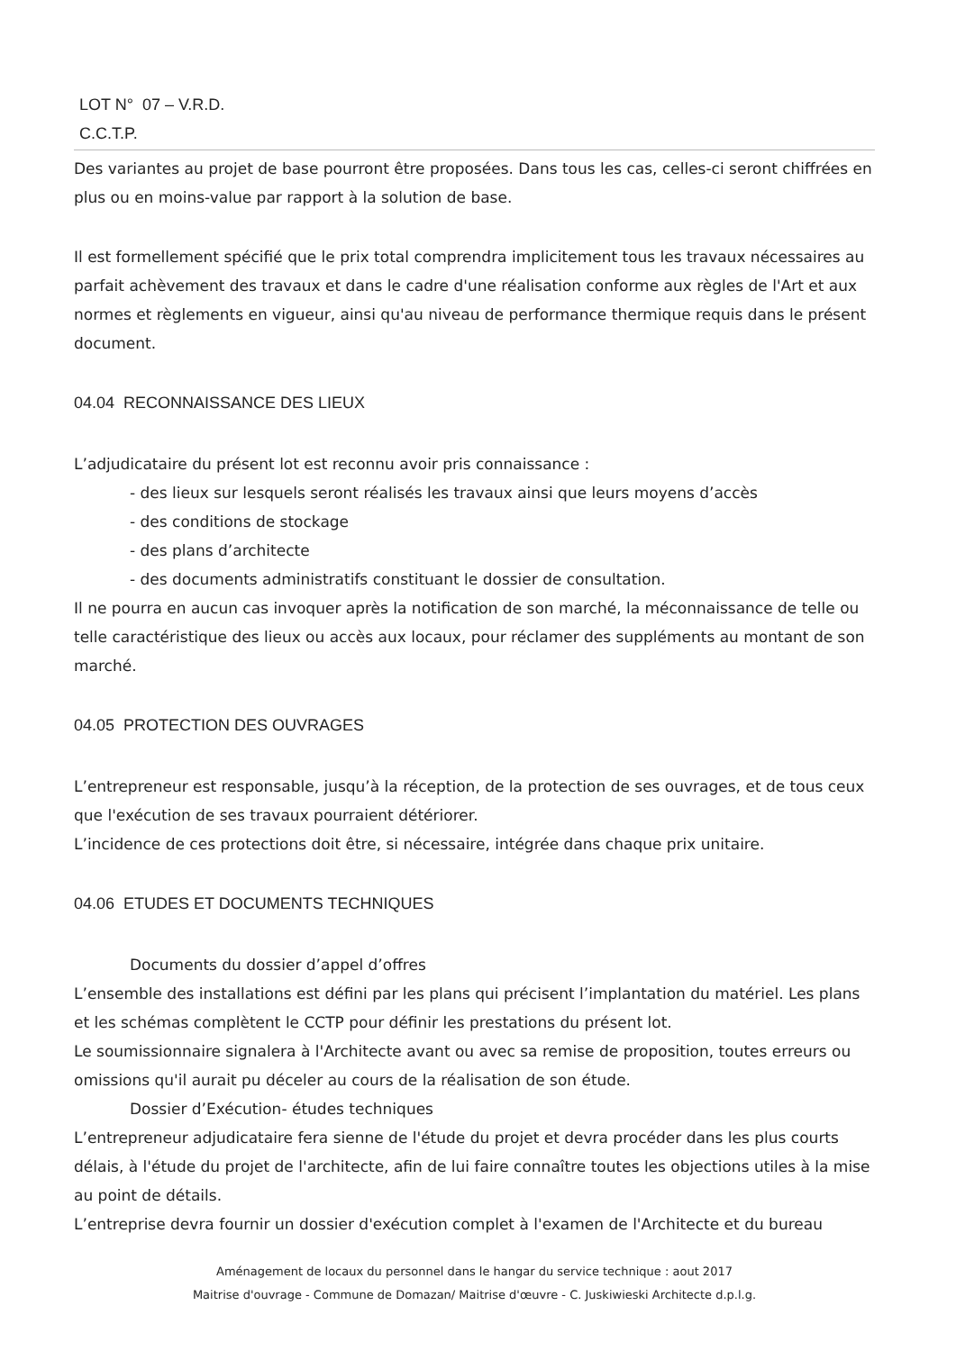LOT N° 07 – V.R.D.
C.C.T.P.
Des variantes au projet de base pourront être proposées. Dans tous les cas, celles-ci seront chiffrées en plus ou en moins-value par rapport à la solution de base.
Il est formellement spécifié que le prix total comprendra implicitement tous les travaux nécessaires au parfait achèvement des travaux et dans le cadre d'une réalisation conforme aux règles de l'Art et aux normes et règlements en vigueur, ainsi qu'au niveau de performance thermique requis dans le présent document.
04.04 RECONNAISSANCE DES LIEUX
L’adjudicataire du présent lot est reconnu avoir pris connaissance :
- des lieux sur lesquels seront réalisés les travaux ainsi que leurs moyens d’accès
- des conditions de stockage
- des plans d’architecte
- des documents administratifs constituant le dossier de consultation.
Il ne pourra en aucun cas invoquer après la notification de son marché, la méconnaissance de telle ou telle caractéristique des lieux ou accès aux locaux, pour réclamer des suppléments au montant de son marché.
04.05 PROTECTION DES OUVRAGES
L’entrepreneur est responsable, jusqu’à la réception, de la protection de ses ouvrages, et de tous ceux que l'exécution de ses travaux pourraient détériorer.
L’incidence de ces protections doit être, si nécessaire, intégrée dans chaque prix unitaire.
04.06 ETUDES ET DOCUMENTS TECHNIQUES
Documents du dossier d’appel d’offres
L’ensemble des installations est défini par les plans qui précisent l’implantation du matériel. Les plans et les schémas complètent le CCTP pour définir les prestations du présent lot.
Le soumissionnaire signalera à l'Architecte avant ou avec sa remise de proposition, toutes erreurs ou omissions qu'il aurait pu déceler au cours de la réalisation de son étude.
Dossier d’Exécution- études techniques
L’entrepreneur adjudicataire fera sienne de l'étude du projet et devra procéder dans les plus courts délais, à l'étude du projet de l'architecte, afin de lui faire connaître toutes les objections utiles à la mise au point de détails.
L’entreprise devra fournir un dossier d'exécution complet à l'examen de l'Architecte et du bureau
Aménagement de locaux du personnel dans le hangar du service technique : aout 2017
Maitrise d'ouvrage - Commune de Domazan/ Maitrise d'œuvre - C. Juskiwieski Architecte d.p.l.g.